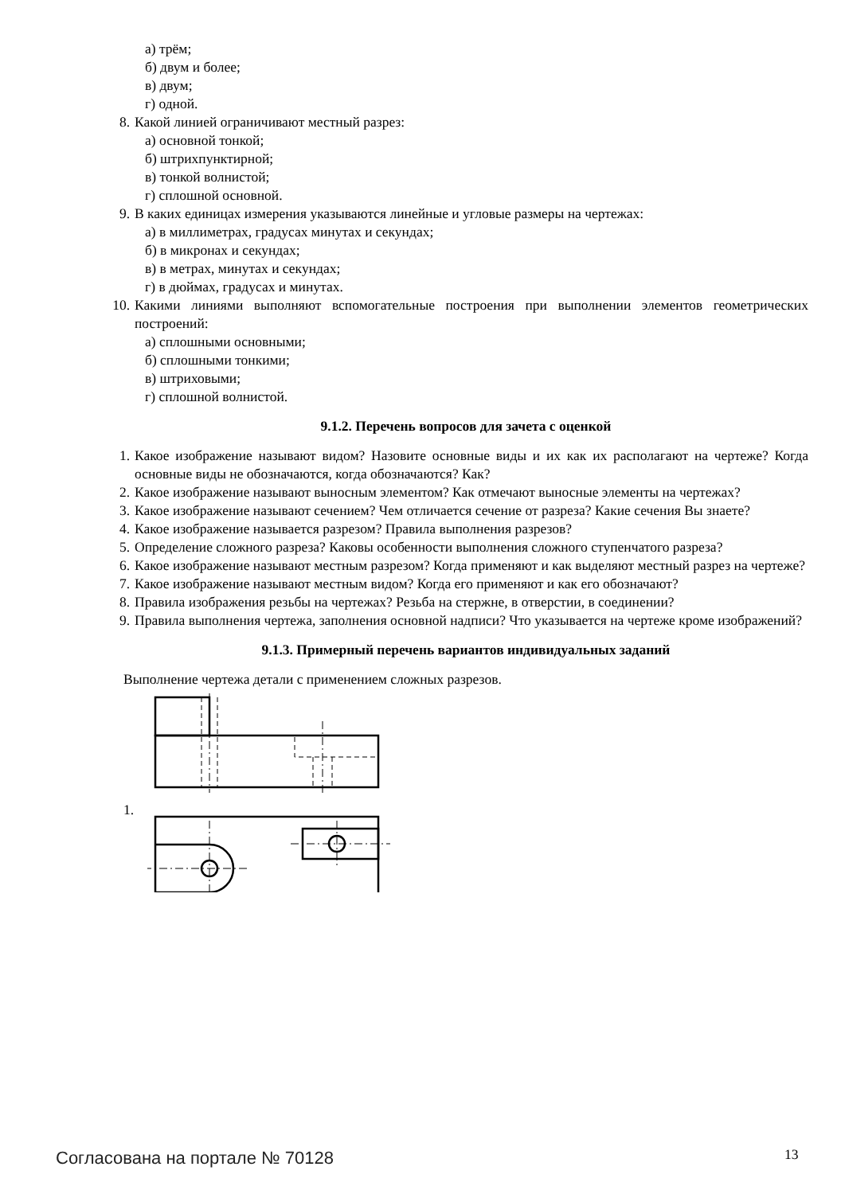а) трём;
б) двум и более;
в) двум;
г) одной.
8. Какой линией ограничивают местный разрез:
а) основной тонкой;
б) штрихпунктирной;
в) тонкой волнистой;
г) сплошной основной.
9. В каких единицах измерения указываются линейные и угловые размеры на чертежах:
а) в миллиметрах, градусах минутах и секундах;
б) в микронах и секундах;
в) в метрах, минутах и секундах;
г) в дюймах, градусах и минутах.
10. Какими линиями выполняют вспомогательные построения при выполнении элементов геометрических построений:
а) сплошными основными;
б) сплошными тонкими;
в) штриховыми;
г) сплошной волнистой.
9.1.2. Перечень вопросов для зачета с оценкой
1. Какое изображение называют видом? Назовите основные виды и их как их располагают на чертеже? Когда основные виды не обозначаются, когда обозначаются? Как?
2. Какое изображение называют выносным элементом? Как отмечают выносные элементы на чертежах?
3. Какое изображение называют сечением? Чем отличается сечение от разреза? Какие сечения Вы знаете?
4. Какое изображение называется разрезом? Правила выполнения разрезов?
5. Определение сложного разреза? Каковы особенности выполнения сложного ступенчатого разреза?
6. Какое изображение называют местным разрезом? Когда применяют и как выделяют местный разрез на чертеже?
7. Какое изображение называют местным видом? Когда его применяют и как его обозначают?
8. Правила изображения резьбы на чертежах? Резьба на стержне, в отверстии, в соединении?
9. Правила выполнения чертежа, заполнения основной надписи? Что указывается на чертеже кроме изображений?
9.1.3. Примерный перечень вариантов индивидуальных заданий
Выполнение чертежа детали с применением сложных разрезов.
1.
Согласована на портале № 70128 13